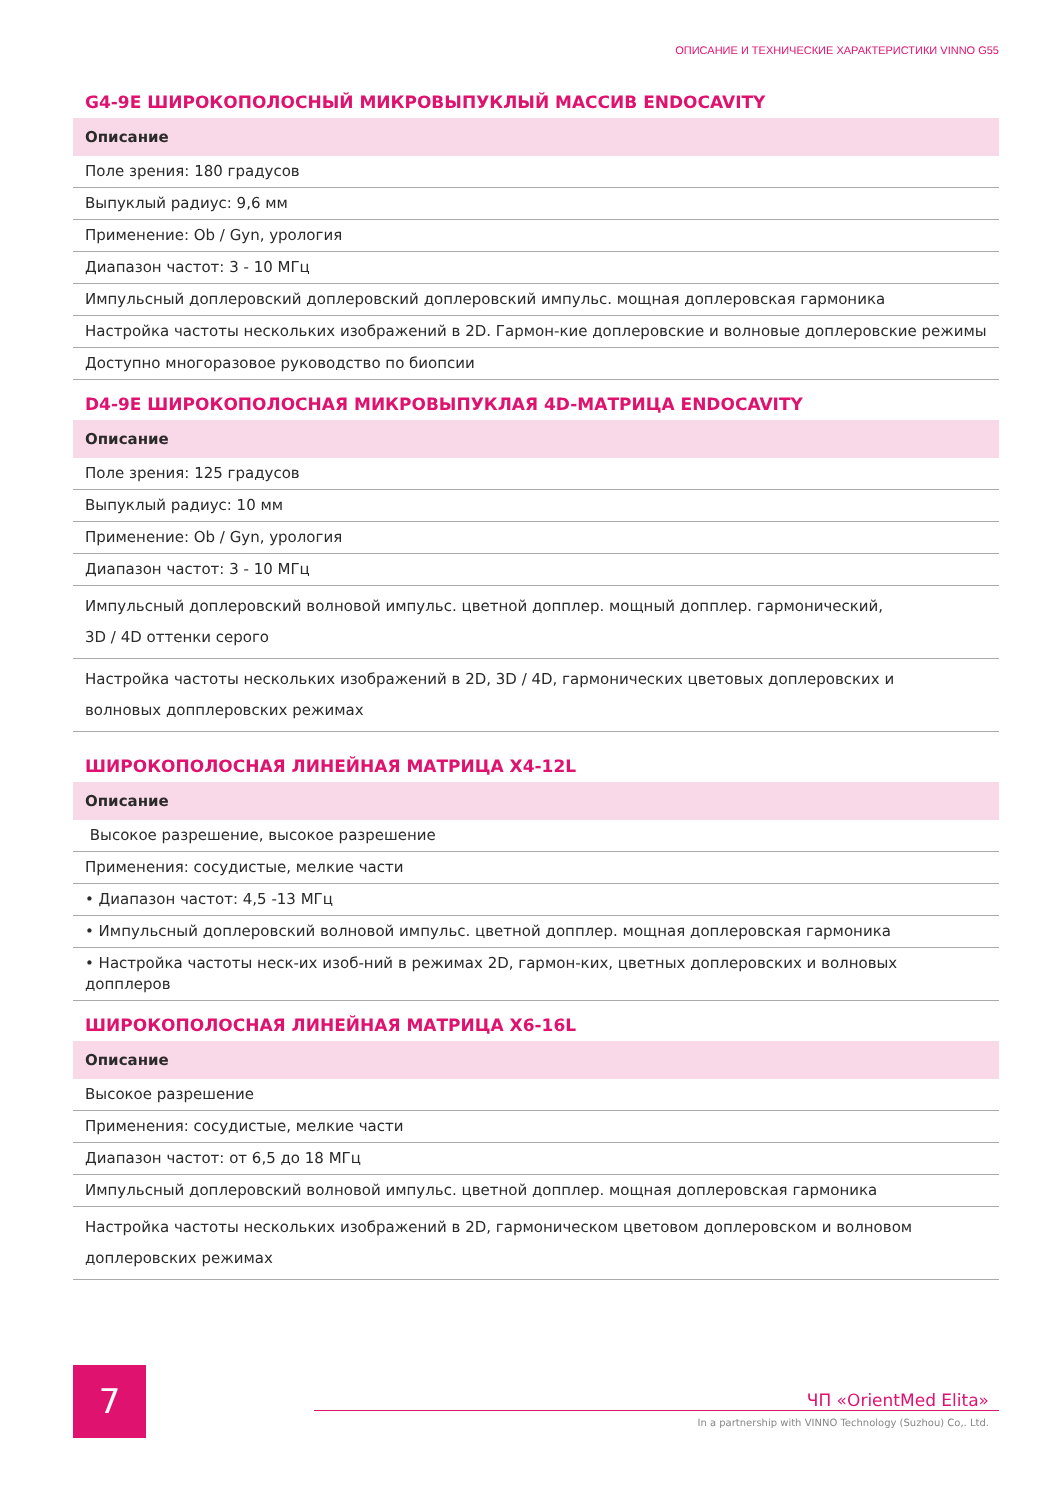ОПИСАНИЕ И ТЕХНИЧЕСКИЕ ХАРАКТЕРИСТИКИ VINNO G55
G4-9E ШИРОКОПОЛОСНЫЙ МИКРОВЫПУКЛЫЙ МАССИВ ENDOCAVITY
| Описание |
| --- |
| Поле зрения: 180 градусов |
| Выпуклый радиус: 9,6 мм |
| Применение: Ob / Gyn, урология |
| Диапазон частот: 3 - 10 МГц |
| Импульсный доплеровский доплеровский доплеровский импульс. мощная доплеровская гармоника |
| Настройка частоты нескольких изображений в 2D. Гармон-кие доплеровские и волновые доплеровские режимы |
| Доступно многоразовое руководство по биопсии |
D4-9E ШИРОКОПОЛОСНАЯ МИКРОВЫПУКЛАЯ 4D-МАТРИЦА ENDOCAVITY
| Описание |
| --- |
| Поле зрения: 125 градусов |
| Выпуклый радиус: 10 мм |
| Применение: Ob / Gyn, урология |
| Диапазон частот: 3 - 10 МГц |
| Импульсный доплеровский волновой импульс. цветной допплер. мощный допплер. гармонический, 3D / 4D оттенки серого |
| Настройка частоты нескольких изображений в 2D, 3D / 4D, гармонических цветовых доплеровских и волновых допплеровских режимах |
ШИРОКОПОЛОСНАЯ ЛИНЕЙНАЯ МАТРИЦА X4-12L
| Описание |
| --- |
| Высокое разрешение, высокое разрешение |
| Применения: сосудистые, мелкие части |
| • Диапазон частот: 4,5 -13 МГц |
| • Импульсный доплеровский волновой импульс. цветной допплер. мощная доплеровская гармоника |
| • Настройка частоты неск-их изоб-ний в режимах 2D, гармон-ких, цветных доплеровских и волновых допплеров |
ШИРОКОПОЛОСНАЯ ЛИНЕЙНАЯ МАТРИЦА X6-16L
| Описание |
| --- |
| Высокое разрешение |
| Применения: сосудистые, мелкие части |
| Диапазон частот: от 6,5 до 18 МГц |
| Импульсный доплеровский волновой импульс. цветной допплер. мощная доплеровская гармоника |
| Настройка частоты нескольких изображений в 2D, гармоническом цветовом доплеровском и волновом доплеровских режимах |
7
ЧП «OrientMed Elita»
In a partnership with VINNO Technology (Suzhou) Co,. Ltd.